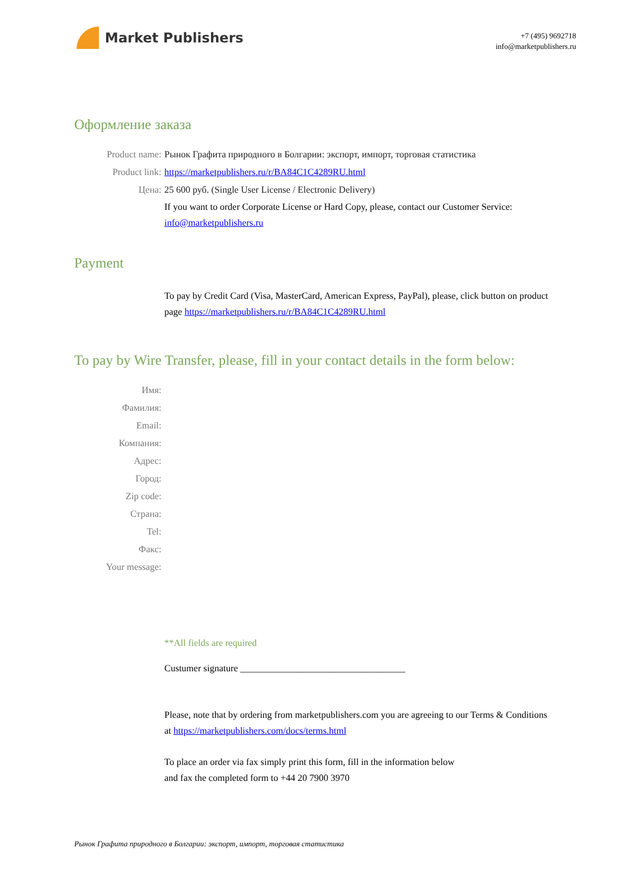Market Publishers
+7 (495) 9692718
info@marketpublishers.ru
Оформление заказа
Product name: Рынок Графита природного в Болгарии: экспорт, импорт, торговая статистика
Product link: https://marketpublishers.ru/r/BA84C1C4289RU.html
Цена: 25 600 руб. (Single User License / Electronic Delivery)
If you want to order Corporate License or Hard Copy, please, contact our Customer Service:
info@marketpublishers.ru
Payment
To pay by Credit Card (Visa, MasterCard, American Express, PayPal), please, click button on product page https://marketpublishers.ru/r/BA84C1C4289RU.html
To pay by Wire Transfer, please, fill in your contact details in the form below:
Имя:
Фамилия:
Email:
Компания:
Адрес:
Город:
Zip code:
Страна:
Tel:
Факс:
Your message:
**All fields are required
Custumer signature ___________________________________
Please, note that by ordering from marketpublishers.com you are agreeing to our Terms & Conditions at https://marketpublishers.com/docs/terms.html
To place an order via fax simply print this form, fill in the information below
and fax the completed form to +44 20 7900 3970
Рынок Графита природного в Болгарии: экспорт, импорт, торговая статистика